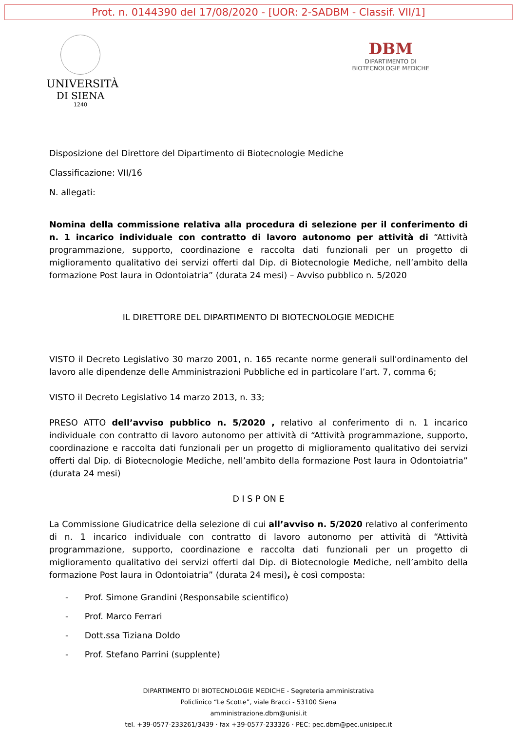Prot. n. 0144390 del 17/08/2020 - [UOR: 2-SADBM - Classif. VII/1]
UNIVERSITÀ
DI SIENA
1240
DBM
DIPARTIMENTO DI
BIOTECNOLOGIE MEDICHE
Disposizione del Direttore del Dipartimento di Biotecnologie Mediche
Classificazione: VII/16
N. allegati:
Nomina della commissione relativa alla procedura di selezione per il conferimento di n. 1 incarico individuale con contratto di lavoro autonomo per attività di “Attività programmazione, supporto, coordinazione e raccolta dati funzionali per un progetto di miglioramento qualitativo dei servizi offerti dal Dip. di Biotecnologie Mediche, nell’ambito della formazione Post laura in Odontoiatria” (durata 24 mesi) – Avviso pubblico n. 5/2020
IL DIRETTORE DEL DIPARTIMENTO DI BIOTECNOLOGIE MEDICHE
VISTO il Decreto Legislativo 30 marzo 2001, n. 165 recante norme generali sull'ordinamento del lavoro alle dipendenze delle Amministrazioni Pubbliche ed in particolare l’art. 7, comma 6;
VISTO il Decreto Legislativo 14 marzo 2013, n. 33;
PRESO ATTO dell’avviso pubblico n. 5/2020 , relativo al conferimento di n. 1 incarico individuale con contratto di lavoro autonomo per attività di “Attività programmazione, supporto, coordinazione e raccolta dati funzionali per un progetto di miglioramento qualitativo dei servizi offerti dal Dip. di Biotecnologie Mediche, nell’ambito della formazione Post laura in Odontoiatria” (durata 24 mesi)
D I S P ON E
La Commissione Giudicatrice della selezione di cui all’avviso n. 5/2020 relativo al conferimento di n. 1 incarico individuale con contratto di lavoro autonomo per attività di “Attività programmazione, supporto, coordinazione e raccolta dati funzionali per un progetto di miglioramento qualitativo dei servizi offerti dal Dip. di Biotecnologie Mediche, nell’ambito della formazione Post laura in Odontoiatria” (durata 24 mesi), è così composta:
- Prof. Simone Grandini (Responsabile scientifico)
- Prof. Marco Ferrari
- Dott.ssa Tiziana Doldo
- Prof. Stefano Parrini (supplente)
DIPARTIMENTO DI BIOTECNOLOGIE MEDICHE - Segreteria amministrativa
Policlinico “Le Scotte”, viale Bracci - 53100 Siena
amministrazione.dbm@unisi.it
tel. +39-0577-233261/3439 · fax +39-0577-233326 · PEC: pec.dbm@pec.unisipec.it